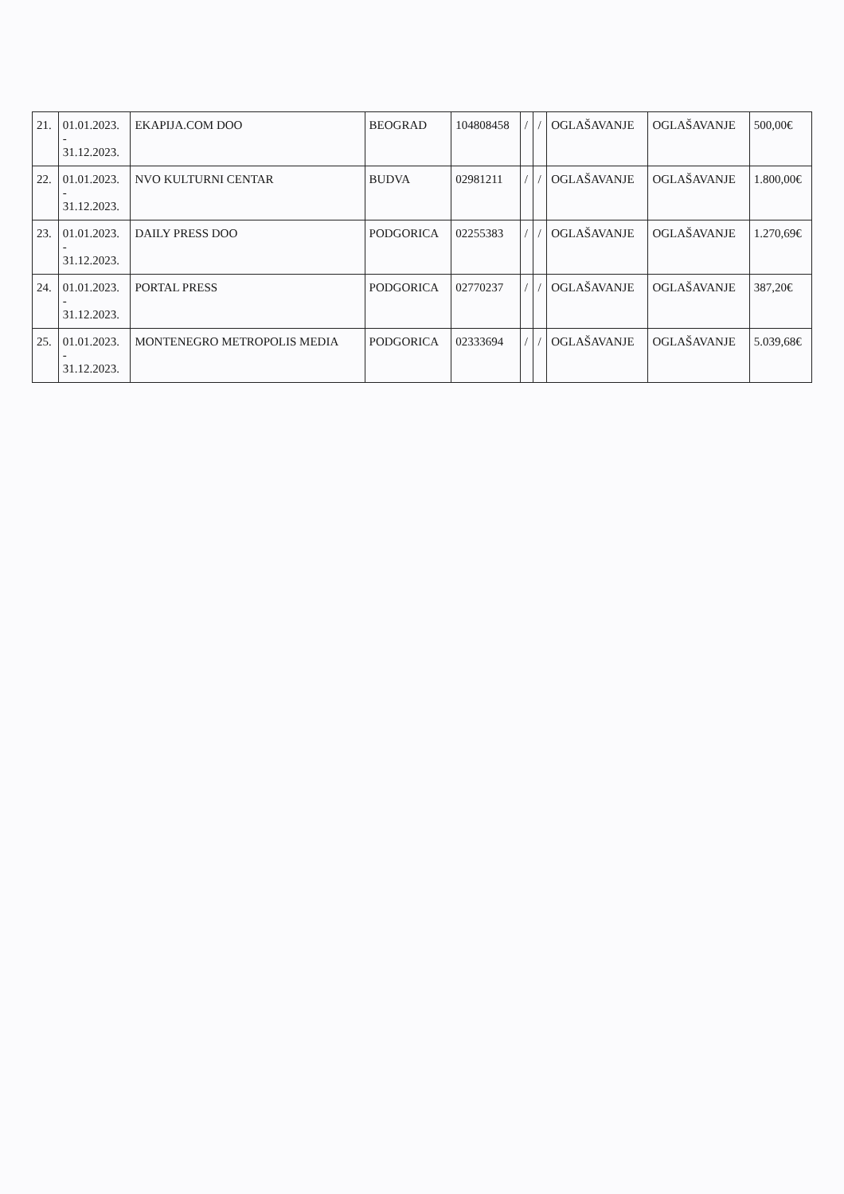| 21. | 01.01.2023. - 31.12.2023. | EKAPIJA.COM DOO | BEOGRAD | 104808458 | / | / | OGLAŠAVANJE | OGLAŠAVANJE | 500,00€ |
| 22. | 01.01.2023. - 31.12.2023. | NVO KULTURNI CENTAR | BUDVA | 02981211 | / | / | OGLAŠAVANJE | OGLAŠAVANJE | 1.800,00€ |
| 23. | 01.01.2023. - 31.12.2023. | DAILY PRESS DOO | PODGORICA | 02255383 | / | / | OGLAŠAVANJE | OGLAŠAVANJE | 1.270,69€ |
| 24. | 01.01.2023. - 31.12.2023. | PORTAL PRESS | PODGORICA | 02770237 | / | / | OGLAŠAVANJE | OGLAŠAVANJE | 387,20€ |
| 25. | 01.01.2023. - 31.12.2023. | MONTENEGRO METROPOLIS MEDIA | PODGORICA | 02333694 | / | / | OGLAŠAVANJE | OGLAŠAVANJE | 5.039,68€ |